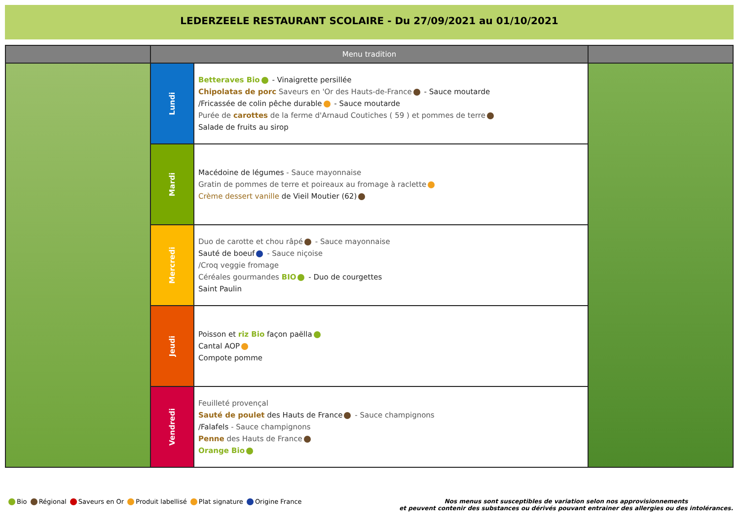LEDERZEELE RESTAURANT SCOLAIRE - Du 27/09/2021 au 01/10/2021
| | Menu tradition | | |
| --- | --- | --- | --- |
| | Lundi | Betteraves Bio - Vinaigrette persillée Chipolatas de porc Saveurs en 'Or des Hauts-de-France - Sauce moutarde /Fricassée de colin pêche durable - Sauce moutarde Purée de carottes de la ferme d'Arnaud Coutiches ( 59 ) et pommes de terre Salade de fruits au sirop | |
| | Mardi | Macédoine de légumes - Sauce mayonnaise Gratin de pommes de terre et poireaux au fromage à raclette Crème dessert vanille de Vieil Moutier (62) | |
| | Mercredi | Duo de carotte et chou râpé - Sauce mayonnaise Sauté de boeuf - Sauce niçoise /Croq veggie fromage Céréales gourmandes BIO - Duo de courgettes Saint Paulin | |
| | Jeudi | Poisson et riz Bio façon paëlla Cantal AOP Compote pomme | |
| | Vendredi | Feuilleté provençal Sauté de poulet des Hauts de France - Sauce champignons /Falafels - Sauce champignons Penne des Hauts de France Orange Bio | |
Bio Régional Saveurs en Or Produit labellisé Plat signature Origine France
Nos menus sont susceptibles de variation selon nos approvisionnements
et peuvent contenir des substances ou dérivés pouvant entrainer des allergies ou des intolérances.